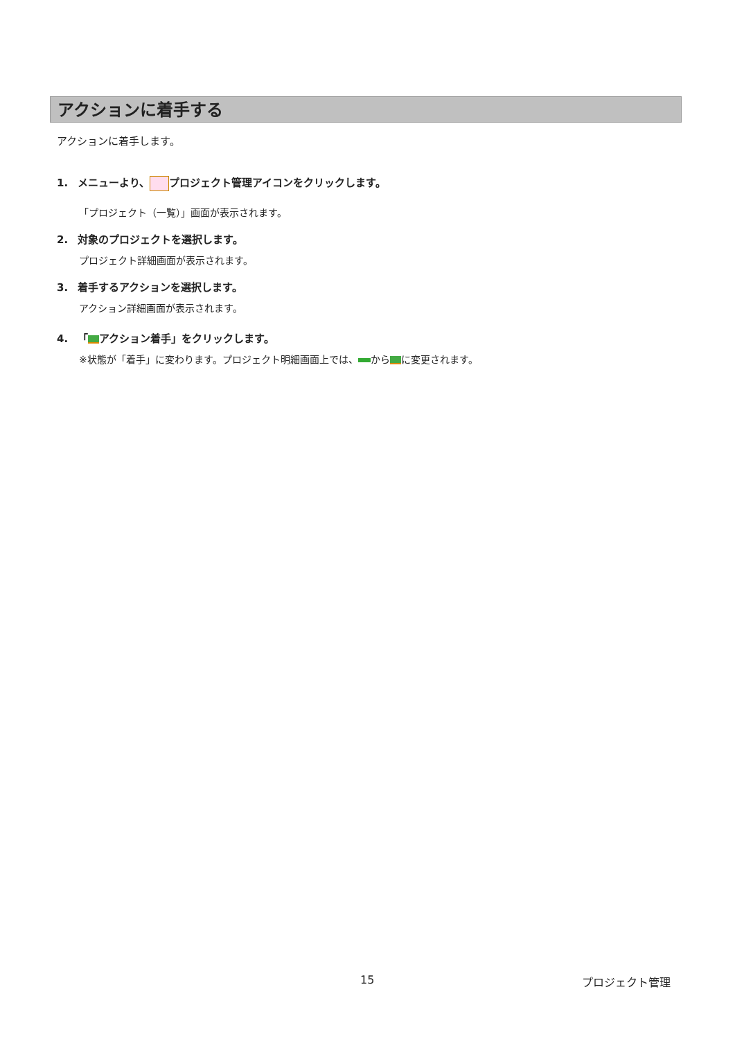アクションに着手する
アクションに着手します。
1. メニューより、 プロジェクト管理アイコンをクリックします。
「プロジェクト（一覧）」画面が表示されます。
2. 対象のプロジェクトを選択します。
プロジェクト詳細画面が表示されます。
3. 着手するアクションを選択します。
アクション詳細画面が表示されます。
4. 「 アクション着手」をクリックします。
※状態が「着手」に変わります。プロジェクト明細画面上では、 から に変更されます。
15 プロジェクト管理